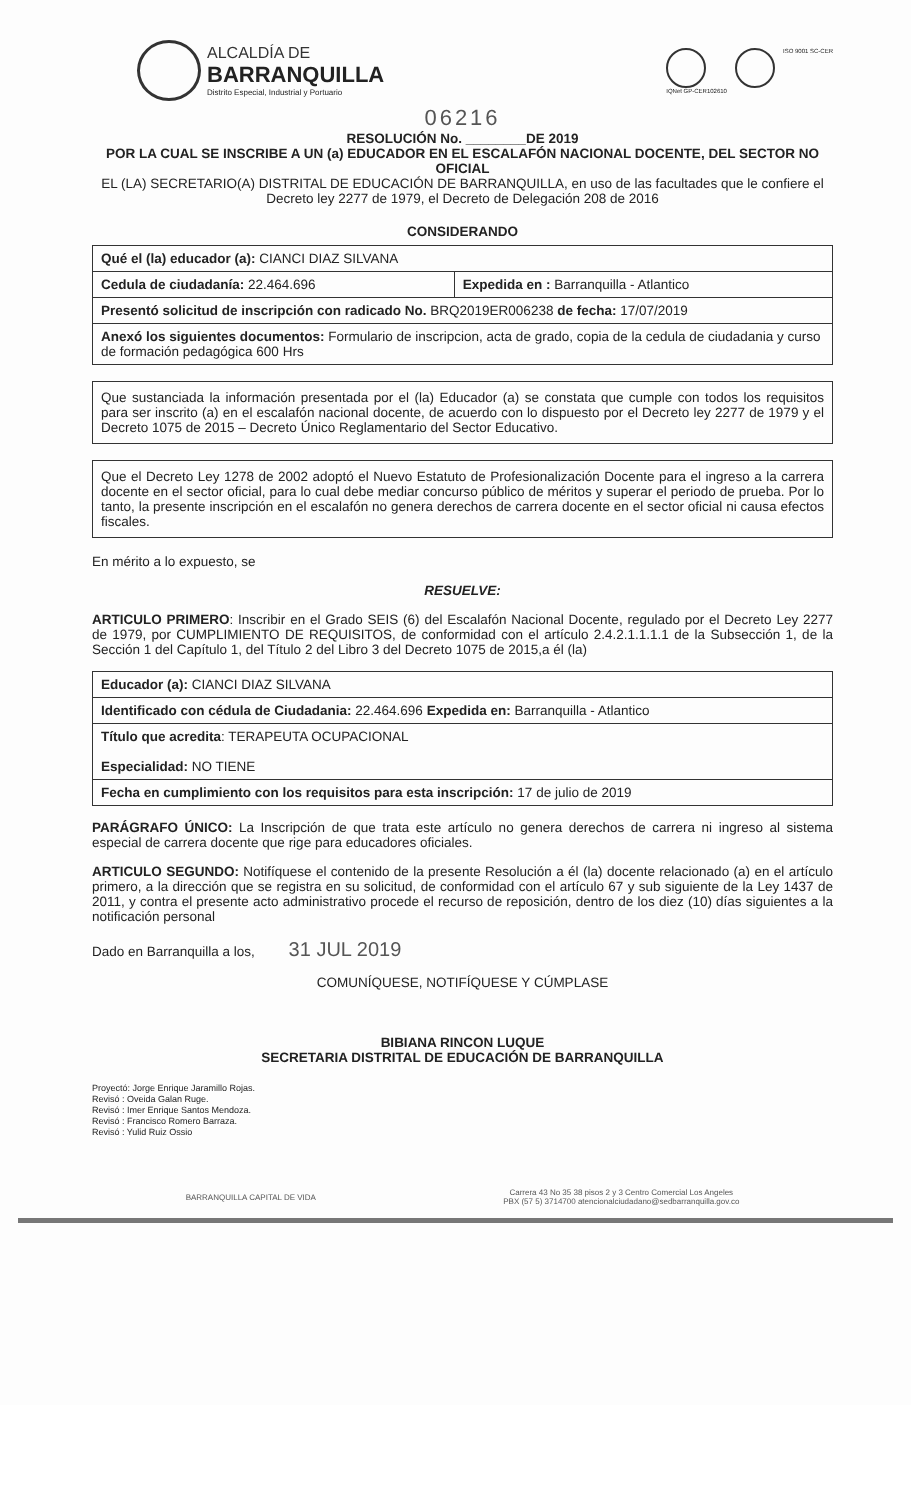ALCALDÍA DE
BARRANQUILLA
Distrito Especial, Industrial y Portuario
IQNet GP-CER102610 ISO 9001 SC-CER
06216
RESOLUCIÓN No. ________DE 2019
POR LA CUAL SE INSCRIBE A UN (a) EDUCADOR EN EL ESCALAFÓN NACIONAL DOCENTE, DEL SECTOR NO OFICIAL
EL (LA) SECRETARIO(A) DISTRITAL DE EDUCACIÓN DE BARRANQUILLA, en uso de las facultades que le confiere el Decreto ley 2277 de 1979, el Decreto de Delegación 208 de 2016
CONSIDERANDO
| Qué el (la) educador (a): CIANCI DIAZ SILVANA | |
| Cedula de ciudadanía: 22.464.696 | Expedida en : Barranquilla - Atlantico |
| Presentó solicitud de inscripción con radicado No. BRQ2019ER006238 de fecha: 17/07/2019 | |
| Anexó los siguientes documentos: Formulario de inscripcion, acta de grado, copia de la cedula de ciudadania y curso de formación pedagógica 600 Hrs | |
Que sustanciada la información presentada por el (la) Educador (a) se constata que cumple con todos los requisitos para ser inscrito (a) en el escalafón nacional docente, de acuerdo con lo dispuesto por el Decreto ley 2277 de 1979 y el Decreto 1075 de 2015 – Decreto Único Reglamentario del Sector Educativo.
Que el Decreto Ley 1278 de 2002 adoptó el Nuevo Estatuto de Profesionalización Docente para el ingreso a la carrera docente en el sector oficial, para lo cual debe mediar concurso público de méritos y superar el periodo de prueba. Por lo tanto, la presente inscripción en el escalafón no genera derechos de carrera docente en el sector oficial ni causa efectos fiscales.
En mérito a lo expuesto, se
RESUELVE:
ARTICULO PRIMERO: Inscribir en el Grado SEIS (6) del Escalafón Nacional Docente, regulado por el Decreto Ley 2277 de 1979, por CUMPLIMIENTO DE REQUISITOS, de conformidad con el artículo 2.4.2.1.1.1.1 de la Subsección 1, de la Sección 1 del Capítulo 1, del Título 2 del Libro 3 del Decreto 1075 de 2015,a él (la)
| Educador (a): CIANCI DIAZ SILVANA |
| Identificado con cédula de Ciudadania: 22.464.696 Expedida en: Barranquilla - Atlantico |
| Título que acredita : TERAPEUTA OCUPACIONAL Especialidad: NO TIENE |
| Fecha en cumplimiento con los requisitos para esta inscripción: 17 de julio de 2019 |
PARÁGRAFO ÚNICO: La Inscripción de que trata este artículo no genera derechos de carrera ni ingreso al sistema especial de carrera docente que rige para educadores oficiales.
ARTICULO SEGUNDO: Notifíquese el contenido de la presente Resolución a él (la) docente relacionado (a) en el artículo primero, a la dirección que se registra en su solicitud, de conformidad con el artículo 67 y sub siguiente de la Ley 1437 de 2011, y contra el presente acto administrativo procede el recurso de reposición, dentro de los diez (10) días siguientes a la notificación personal
Dado en Barranquilla a los, 31 JUL 2019
COMUNÍQUESE, NOTIFÍQUESE Y CÚMPLASE
BIBIANA RINCON LUQUE
SECRETARIA DISTRITAL DE EDUCACIÓN DE BARRANQUILLA
Proyectó: Jorge Enrique Jaramillo Rojas.
Revisó : Oveida Galan Ruge.
Revisó : Imer Enrique Santos Mendoza.
Revisó : Francisco Romero Barraza.
Revisó : Yulid Ruiz Ossio
BARRANQUILLA CAPITAL DE VIDA
Carrera 43 No 35 38 pisos 2 y 3 Centro Comercial Los Angeles
PBX (57 5) 3714700 atencionalciudadano@sedbarranquilla.gov.co